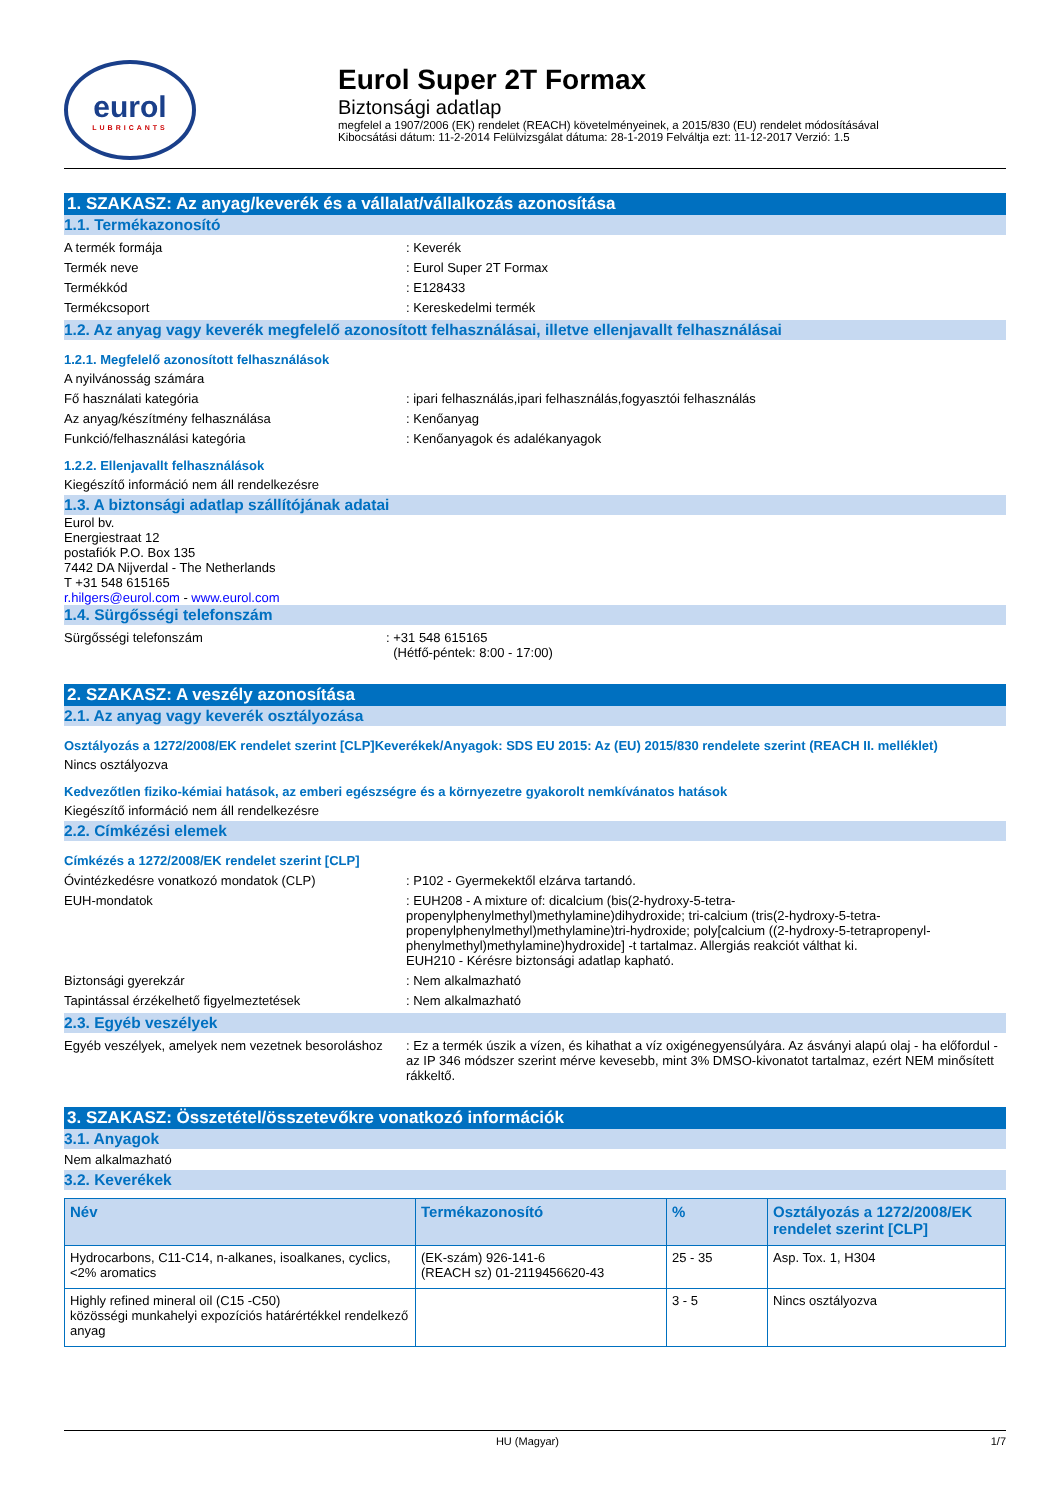eurol
LUBRICANTS
Eurol Super 2T Formax
Biztonsági adatlap
megfelel a 1907/2006 (EK) rendelet (REACH) követelményeinek, a 2015/830 (EU) rendelet módosításával
Kibocsátási dátum: 11-2-2014 Felülvizsgálat dátuma: 28-1-2019 Felváltja ezt: 11-12-2017 Verzió: 1.5
1. SZAKASZ: Az anyag/keverék és a vállalat/vállalkozás azonosítása
1.1. Termékazonosító
A termék formája : Keverék
Termék neve : Eurol Super 2T Formax
Termékkód : E128433
Termékcsoport : Kereskedelmi termék
1.2. Az anyag vagy keverék megfelelő azonosított felhasználásai, illetve ellenjavallt felhasználásai
1.2.1. Megfelelő azonosított felhasználások
A nyilvánosság számára
Fő használati kategória : ipari felhasználás,ipari felhasználás,fogyasztói felhasználás
Az anyag/készítmény felhasználása : Kenőanyag
Funkció/felhasználási kategória : Kenőanyagok és adalékanyagok
1.2.2. Ellenjavallt felhasználások
Kiegészítő információ nem áll rendelkezésre
1.3. A biztonsági adatlap szállítójának adatai
Eurol bv.
Energiestraat 12
postafiók P.O. Box 135
7442 DA Nijverdal - The Netherlands
T +31 548 615165
r.hilgers@eurol.com - www.eurol.com
1.4. Sürgősségi telefonszám
Sürgősségi telefonszám : +31 548 615165
(Hétfő-péntek: 8:00 - 17:00)
2. SZAKASZ: A veszély azonosítása
2.1. Az anyag vagy keverék osztályozása
Osztályozás a 1272/2008/EK rendelet szerint [CLP]Keverékek/Anyagok: SDS EU 2015: Az (EU) 2015/830 rendelete szerint (REACH II. melléklet)
Nincs osztályozva
Kedvezőtlen fiziko-kémiai hatások, az emberi egészségre és a környezetre gyakorolt nemkívánatos hatások
Kiegészítő információ nem áll rendelkezésre
2.2. Címkézési elemek
Címkézés a 1272/2008/EK rendelet szerint [CLP]
Óvintézkedésre vonatkozó mondatok (CLP) : P102 - Gyermekektől elzárva tartandó.
EUH-mondatok : EUH208 - A mixture of: dicalcium (bis(2-hydroxy-5-tetra-propenylphenylmethyl)methylamine)dihydroxide; tri-calcium (tris(2-hydroxy-5-tetra-propenylphenylmethyl)methylamine)tri-hydroxide; poly[calcium ((2-hydroxy-5-tetrapropenyl-phenylmethyl)methylamine)hydroxide] -t tartalmaz. Allergiás reakciót válthat ki.
EUH210 - Kérésre biztonsági adatlap kapható.
Biztonsági gyerekzár : Nem alkalmazható
Tapintással érzékelhető figyelmeztetések : Nem alkalmazható
2.3. Egyéb veszélyek
Egyéb veszélyek, amelyek nem vezetnek besoroláshoz
: Ez a termék úszik a vízen, és kihathat a víz oxigénegyensúlyára. Az ásványi alapú olaj - ha előfordul - az IP 346 módszer szerint mérve kevesebb, mint 3% DMSO-kivonatot tartalmaz, ezért NEM minősített rákkeltő.
3. SZAKASZ: Összetétel/összetevőkre vonatkozó információk
3.1. Anyagok
Nem alkalmazható
3.2. Keverékek
| Név | Termékazonosító | % | Osztályozás a 1272/2008/EK rendelet szerint [CLP] |
| --- | --- | --- | --- |
| Hydrocarbons, C11-C14, n-alkanes, isoalkanes, cyclics, <2% aromatics | (EK-szám) 926-141-6 (REACH sz) 01-2119456620-43 | 25 - 35 | Asp. Tox. 1, H304 |
| Highly refined mineral oil (C15 -C50) közösségi munkahelyi expozíciós határértékkel rendelkező anyag | | 3 - 5 | Nincs osztályozva |
HU (Magyar) 1/7